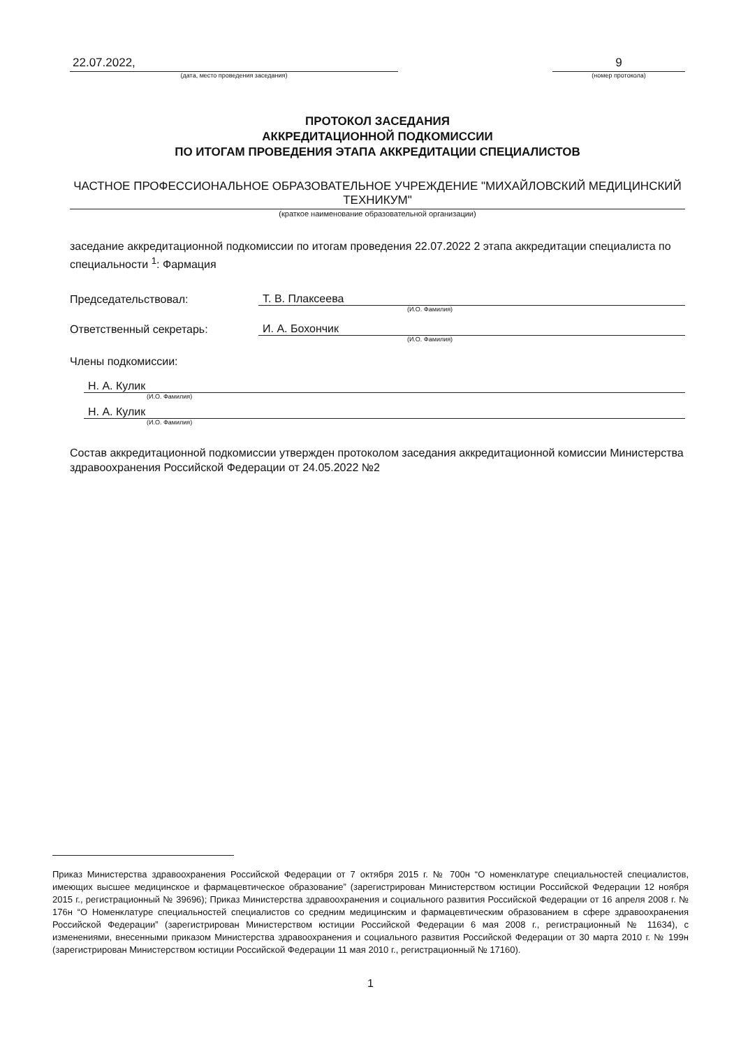22.07.2022,
(дата, место проведения заседания)
9
(номер протокола)
ПРОТОКОЛ ЗАСЕДАНИЯ
АККРЕДИТАЦИОННОЙ ПОДКОМИССИИ
ПО ИТОГАМ ПРОВЕДЕНИЯ ЭТАПА АККРЕДИТАЦИИ СПЕЦИАЛИСТОВ
ЧАСТНОЕ ПРОФЕССИОНАЛЬНОЕ ОБРАЗОВАТЕЛЬНОЕ УЧРЕЖДЕНИЕ "МИХАЙЛОВСКИЙ МЕДИЦИНСКИЙ ТЕХНИКУМ"
(краткое наименование образовательной организации)
заседание аккредитационной подкомиссии по итогам проведения 22.07.2022 2 этапа аккредитации специалиста по специальности <sup>1</sup>: Фармация
Председательствовал: Т. В. Плаксеева
(И.О. Фамилия)
Ответственный секретарь: И. А. Бохончик
(И.О. Фамилия)
Члены подкомиссии:
Н. А. Кулик
(И.О. Фамилия)
Н. А. Кулик
(И.О. Фамилия)
Состав аккредитационной подкомиссии утвержден протоколом заседания аккредитационной комиссии Министерства здравоохранения Российской Федерации от 24.05.2022 №2
Приказ Министерства здравоохранения Российской Федерации от 7 октября 2015 г. № 700н “О номенклатуре специальностей специалистов, имеющих высшее медицинское и фармацевтическое образование” (зарегистрирован Министерством юстиции Российской Федерации 12 ноября 2015 г., регистрационный № 39696); Приказ Министерства здравоохранения и социального развития Российской Федерации от 16 апреля 2008 г. № 176н “О Номенклатуре специальностей специалистов со средним медицинским и фармацевтическим образованием в сфере здравоохранения Российской Федерации” (зарегистрирован Министерством юстиции Российской Федерации 6 мая 2008 г., регистрационный № 11634), с изменениями, внесенными приказом Министерства здравоохранения и социального развития Российской Федерации от 30 марта 2010 г. № 199н (зарегистрирован Министерством юстиции Российской Федерации 11 мая 2010 г., регистрационный № 17160).
1